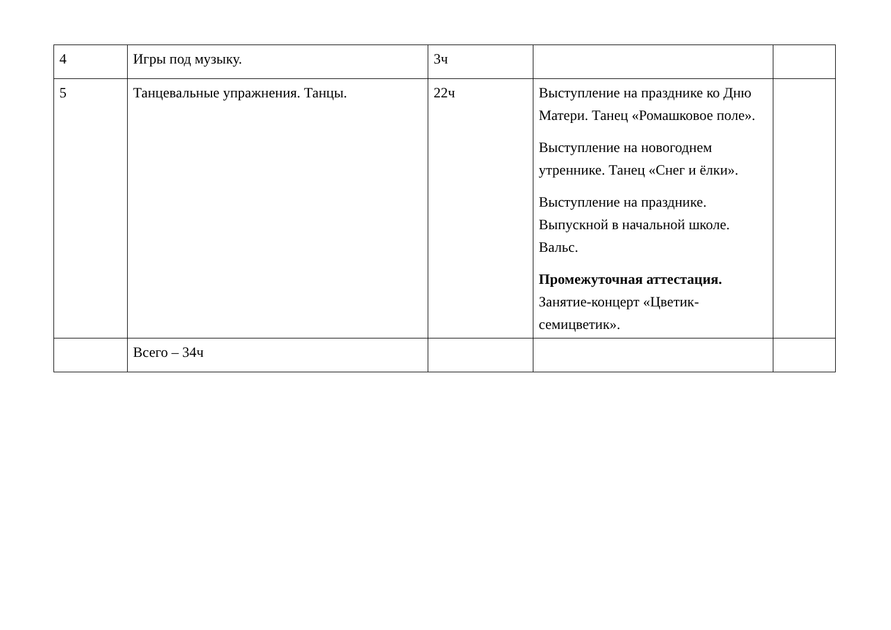| 4 | Игры под музыку. | 3ч | | |
| 5 | Танцевальные упражнения. Танцы. | 22ч | Выступление на празднике ко Дню Матери. Танец «Ромашковое поле». Выступление на новогоднем утреннике. Танец «Снег и ёлки». Выступление на празднике. Выпускной в начальной школе. Вальс. Промежуточная аттестация. Занятие-концерт «Цветик-семицветик». | |
| | Всего – 34ч | | | |